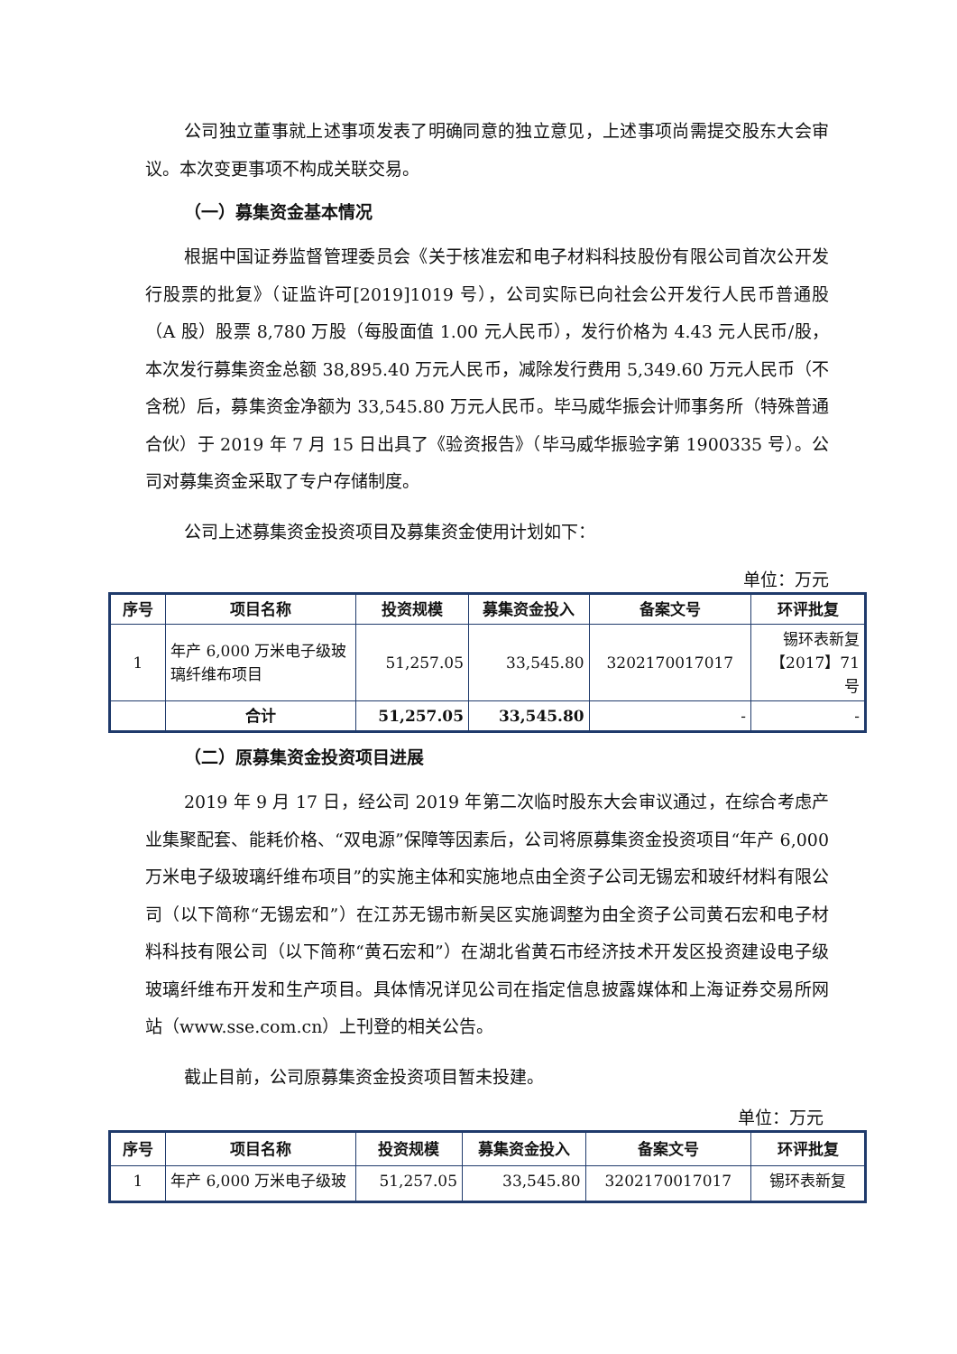公司独立董事就上述事项发表了明确同意的独立意见，上述事项尚需提交股东大会审议。本次变更事项不构成关联交易。
（一）募集资金基本情况
根据中国证券监督管理委员会《关于核准宏和电子材料科技股份有限公司首次公开发行股票的批复》（证监许可[2019]1019 号），公司实际已向社会公开发行人民币普通股（A 股）股票 8,780 万股（每股面值 1.00 元人民币），发行价格为 4.43 元人民币/股，本次发行募集资金总额 38,895.40 万元人民币，减除发行费用 5,349.60 万元人民币（不含税）后，募集资金净额为 33,545.80 万元人民币。毕马威华振会计师事务所（特殊普通合伙）于 2019 年 7 月 15 日出具了《验资报告》（毕马威华振验字第 1900335 号）。公司对募集资金采取了专户存储制度。
公司上述募集资金投资项目及募集资金使用计划如下：
单位：万元
| 序号 | 项目名称 | 投资规模 | 募集资金投入 | 备案文号 | 环评批复 |
| --- | --- | --- | --- | --- | --- |
| 1 | 年产 6,000 万米电子级玻璃纤维布项目 | 51,257.05 | 33,545.80 | 3202170017017 | 锡环表新复【2017】71 号 |
| | 合计 | 51,257.05 | 33,545.80 | - | - |
（二）原募集资金投资项目进展
2019 年 9 月 17 日，经公司 2019 年第二次临时股东大会审议通过，在综合考虑产业集聚配套、能耗价格、“双电源”保障等因素后，公司将原募集资金投资项目“年产 6,000 万米电子级玻璃纤维布项目”的实施主体和实施地点由全资子公司无锡宏和玻纤材料有限公司（以下简称“无锡宏和”）在江苏无锡市新吴区实施调整为由全资子公司黄石宏和电子材料科技有限公司（以下简称“黄石宏和”）在湖北省黄石市经济技术开发区投资建设电子级玻璃纤维布开发和生产项目。具体情况详见公司在指定信息披露媒体和上海证券交易所网站（www.sse.com.cn）上刊登的相关公告。
截止目前，公司原募集资金投资项目暂未投建。
单位：万元
| 序号 | 项目名称 | 投资规模 | 募集资金投入 | 备案文号 | 环评批复 |
| --- | --- | --- | --- | --- | --- |
| 1 | 年产 6,000 万米电子级玻 | 51,257.05 | 33,545.80 | 3202170017017 | 锡环表新复 |